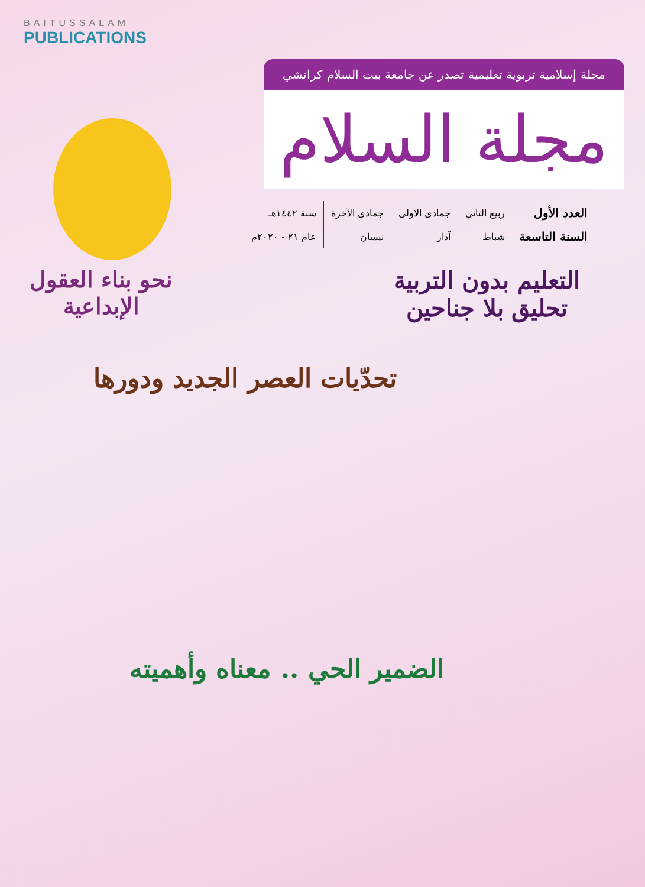BAITUSSALAM
PUBLICATIONS
مجلة إسلامية تربوية تعليمية تصدر عن جامعة بيت السلام كراتشي
مجلة السلام
| العدد الأول | ربيع الثاني | جمادى الاولى | جمادى الآخرة | سنة ١٤٤٢هـ |
| السنة التاسعة | شباط | آذار | نيسان | عام ٢١ - ٢٠٢٠م |
التعليم بدون التربية
تحليق بلا جناحين
نحو بناء العقول
الإبداعية
تحدّيات العصر الجديد ودورها
الضمير الحي .. معناه وأهميته